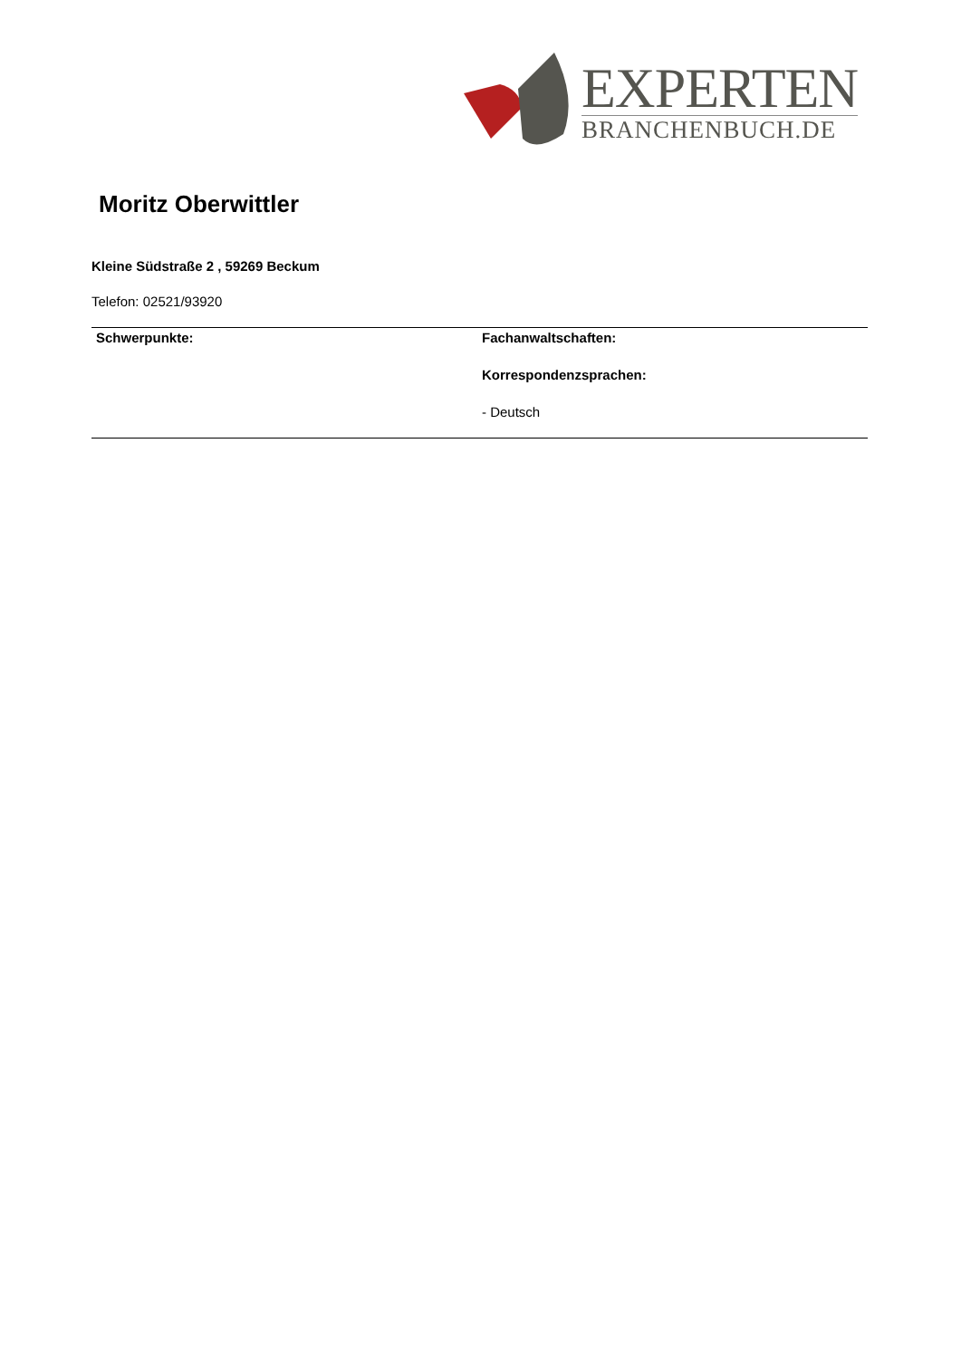EXPERTEN
BRANCHENBUCH.DE
Moritz Oberwittler
Kleine Südstraße 2 , 59269 Beckum
Telefon: 02521/93920
Schwerpunkte: Fachanwaltschaften:
Korrespondenzsprachen:
- Deutsch